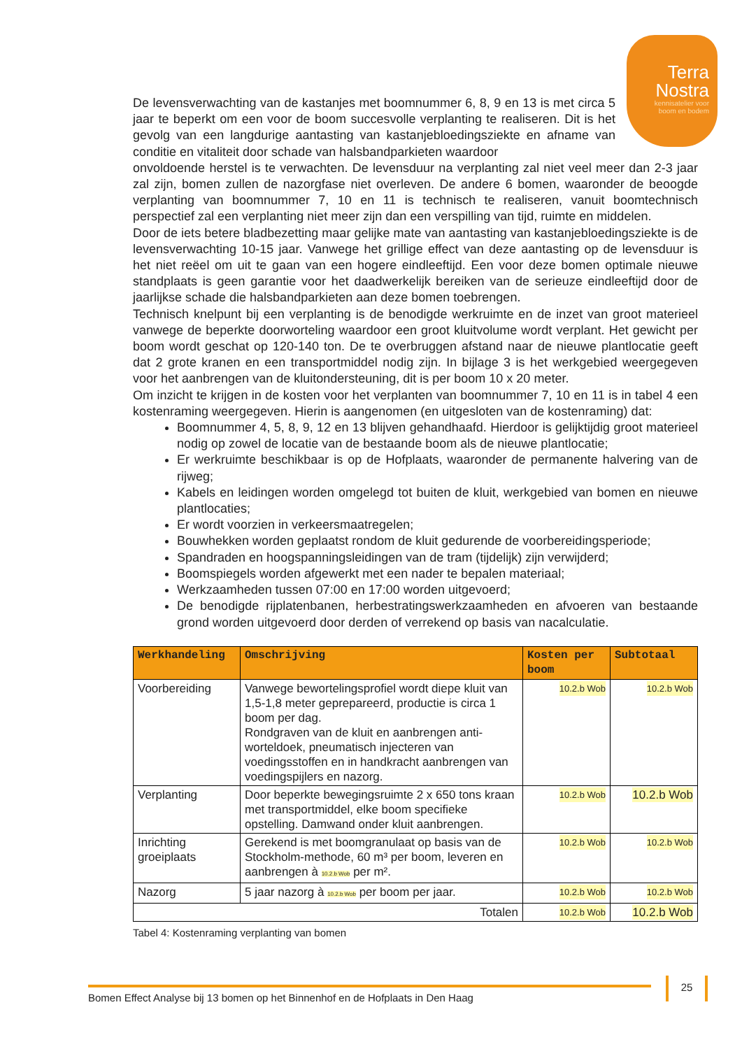Terra
Nostra
kennisatelier voor
boom en bodem
De levensverwachting van de kastanjes met boomnummer 6, 8, 9 en 13 is met circa 5 jaar te beperkt om een voor de boom succesvolle verplanting te realiseren. Dit is het gevolg van een langdurige aantasting van kastanjebloedingsziekte en afname van conditie en vitaliteit door schade van halsbandparkieten waardoor
onvoldoende herstel is te verwachten. De levensduur na verplanting zal niet veel meer dan 2-3 jaar zal zijn, bomen zullen de nazorgfase niet overleven. De andere 6 bomen, waaronder de beoogde verplanting van boomnummer 7, 10 en 11 is technisch te realiseren, vanuit boomtechnisch perspectief zal een verplanting niet meer zijn dan een verspilling van tijd, ruimte en middelen.
Door de iets betere bladbezetting maar gelijke mate van aantasting van kastanjebloedingsziekte is de levensverwachting 10-15 jaar. Vanwege het grillige effect van deze aantasting op de levensduur is het niet reëel om uit te gaan van een hogere eindleeftijd. Een voor deze bomen optimale nieuwe standplaats is geen garantie voor het daadwerkelijk bereiken van de serieuze eindleeftijd door de jaarlijkse schade die halsbandparkieten aan deze bomen toebrengen.
Technisch knelpunt bij een verplanting is de benodigde werkruimte en de inzet van groot materieel vanwege de beperkte doorworteling waardoor een groot kluitvolume wordt verplant. Het gewicht per boom wordt geschat op 120-140 ton. De te overbruggen afstand naar de nieuwe plantlocatie geeft dat 2 grote kranen en een transportmiddel nodig zijn. In bijlage 3 is het werkgebied weergegeven voor het aanbrengen van de kluitondersteuning, dit is per boom 10 x 20 meter.
Om inzicht te krijgen in de kosten voor het verplanten van boomnummer 7, 10 en 11 is in tabel 4 een kostenraming weergegeven. Hierin is aangenomen (en uitgesloten van de kostenraming) dat:
Boomnummer 4, 5, 8, 9, 12 en 13 blijven gehandhaafd. Hierdoor is gelijktijdig groot materieel nodig op zowel de locatie van de bestaande boom als de nieuwe plantlocatie;
Er werkruimte beschikbaar is op de Hofplaats, waaronder de permanente halvering van de rijweg;
Kabels en leidingen worden omgelegd tot buiten de kluit, werkgebied van bomen en nieuwe plantlocaties;
Er wordt voorzien in verkeersmaatregelen;
Bouwhekken worden geplaatst rondom de kluit gedurende de voorbereidingsperiode;
Spandraden en hoogspanningsleidingen van de tram (tijdelijk) zijn verwijderd;
Boomspiegels worden afgewerkt met een nader te bepalen materiaal;
Werkzaamheden tussen 07:00 en 17:00 worden uitgevoerd;
De benodigde rijplatenbanen, herbestratingswerkzaamheden en afvoeren van bestaande grond worden uitgevoerd door derden of verrekend op basis van nacalculatie.
| Werkhandeling | Omschrijving | Kosten per boom | Subtotaal |
| --- | --- | --- | --- |
| Voorbereiding | Vanwege bewortelingsprofiel wordt diepe kluit van 1,5-1,8 meter geprepareerd, productie is circa 1 boom per dag. Rondgraven van de kluit en aanbrengen anti-worteldoek, pneumatisch injecteren van voedingsstoffen en in handkracht aanbrengen van voedingspijlers en nazorg. | 10.2.b Wob | 10.2.b Wob |
| Verplanting | Door beperkte bewegingsruimte 2 x 650 tons kraan met transportmiddel, elke boom specifieke opstelling. Damwand onder kluit aanbrengen. | 10.2.b Wob | 10.2.b Wob |
| Inrichting groeiplaats | Gerekend is met boomgranulaat op basis van de Stockholm-methode, 60 m³ per boom, leveren en aanbrengen à 10.2.b Wob per m². | 10.2.b Wob | 10.2.b Wob |
| Nazorg | 5 jaar nazorg à 10.2.b Wob per boom per jaar. | 10.2.b Wob | 10.2.b Wob |
| Totalen | | 10.2.b Wob | 10.2.b Wob |
Tabel 4: Kostenraming verplanting van bomen
Bomen Effect Analyse bij 13 bomen op het Binnenhof en de Hofplaats in Den Haag
25